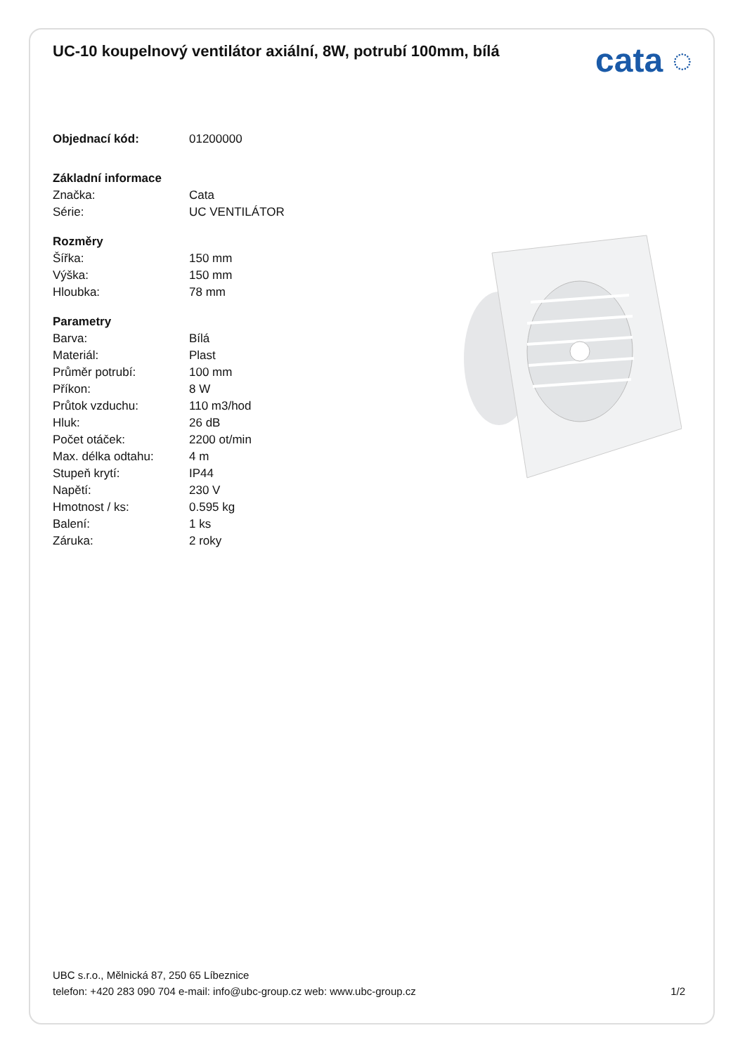UC-10 koupelnový ventilátor axiální, 8W, potrubí 100mm, bílá
cata ◌
| Objednací kód: | 01200000 |
| Základní informace | |
| Značka: | Cata |
| Série: | UC VENTILÁTOR |
| Rozměry | |
| Šířka: | 150 mm |
| Výška: | 150 mm |
| Hloubka: | 78 mm |
| Parametry | |
| Barva: | Bílá |
| Materiál: | Plast |
| Průměr potrubí: | 100 mm |
| Příkon: | 8 W |
| Průtok vzduchu: | 110 m3/hod |
| Hluk: | 26 dB |
| Počet otáček: | 2200 ot/min |
| Max. délka odtahu: | 4 m |
| Stupeň krytí: | IP44 |
| Napětí: | 230 V |
| Hmotnost / ks: | 0.595 kg |
| Balení: | 1 ks |
| Záruka: | 2 roky |
UBC s.r.o., Mělnická 87, 250 65 Líbeznice
telefon: +420 283 090 704 e-mail: info@ubc-group.cz web: www.ubc-group.cz
1/2